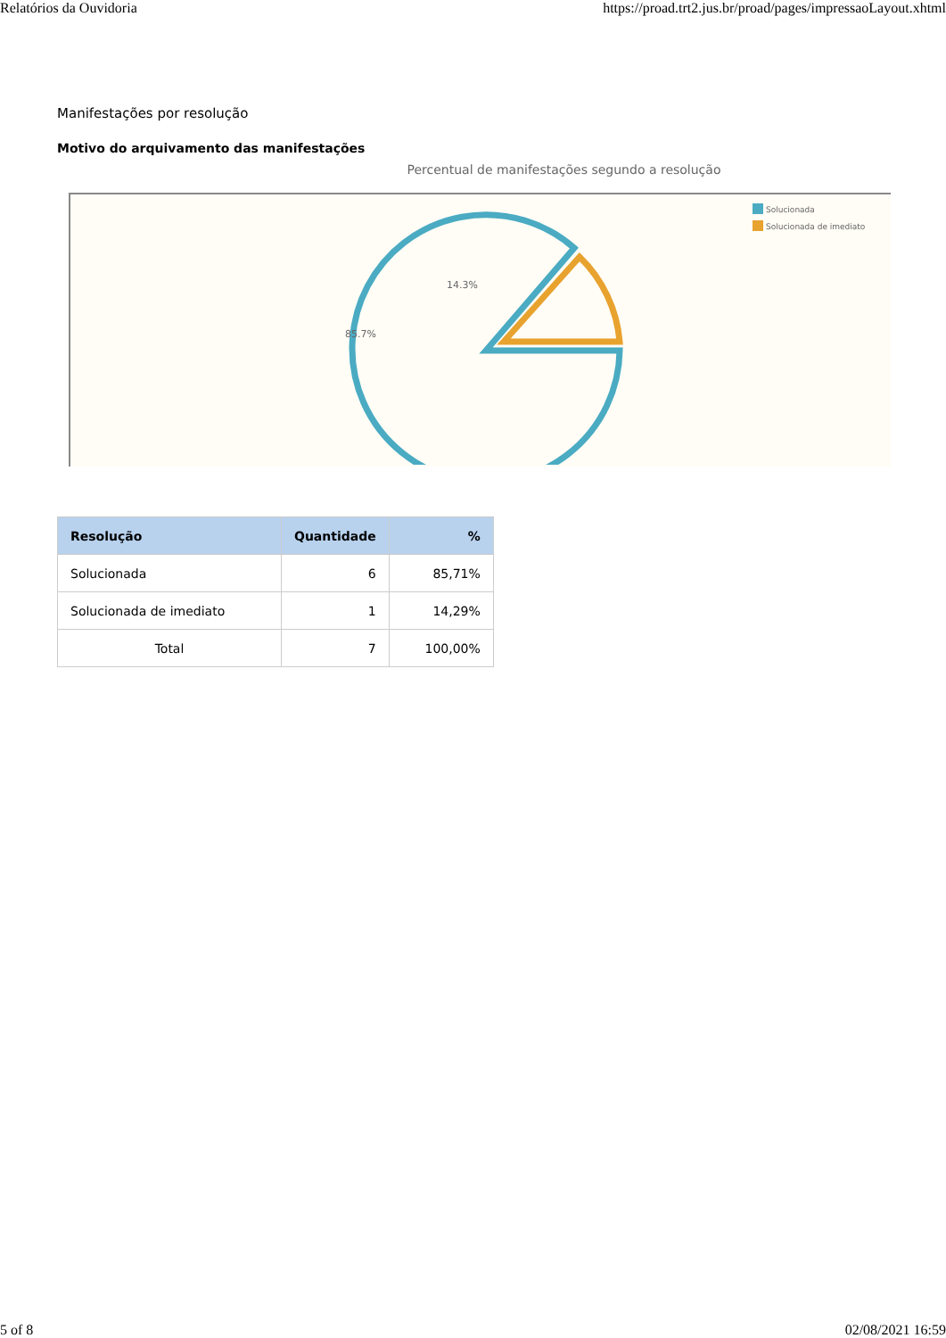Relatórios da Ouvidoria https://proad.trt2.jus.br/proad/pages/impressaoLayout.xhtml
Manifestações por resolução
Motivo do arquivamento das manifestações
Percentual de manifestações segundo a resolução
14.3%
85.7%
Solucionada
Solucionada de imediato
| Resolução | Quantidade | % |
| --- | --- | --- |
| Solucionada | 6 | 85,71% |
| Solucionada de imediato | 1 | 14,29% |
| Total | 7 | 100,00% |
5 of 8 02/08/2021 16:59